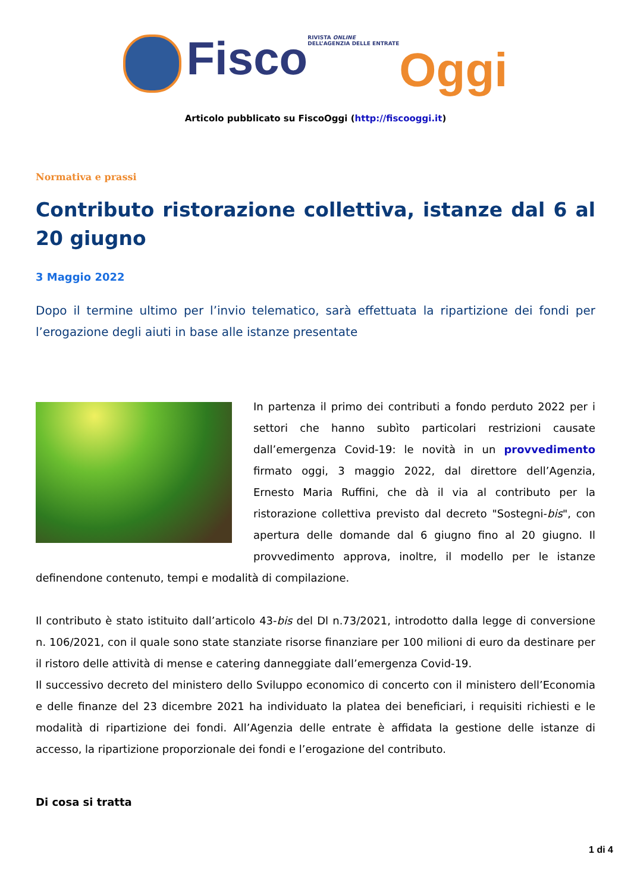Fisco RIVISTA ONLINE
DELL’AGENZIA DELLE ENTRATE Oggi
Articolo pubblicato su FiscoOggi (http://fiscooggi.it)
Normativa e prassi
Contributo ristorazione collettiva, istanze dal 6 al 20 giugno
3 Maggio 2022
Dopo il termine ultimo per l’invio telematico, sarà effettuata la ripartizione dei fondi per l’erogazione degli aiuti in base alle istanze presentate
In partenza il primo dei contributi a fondo perduto 2022 per i settori che hanno subìto particolari restrizioni causate dall’emergenza Covid-19: le novità in un provvedimento firmato oggi, 3 maggio 2022, dal direttore dell’Agenzia, Ernesto Maria Ruffini, che dà il via al contributo per la ristorazione collettiva previsto dal decreto "Sostegni-bis", con apertura delle domande dal 6 giugno fino al 20 giugno. Il provvedimento approva, inoltre, il modello per le istanze definendone contenuto, tempi e modalità di compilazione.
Il contributo è stato istituito dall’articolo 43-bis del Dl n.73/2021, introdotto dalla legge di conversione n. 106/2021, con il quale sono state stanziate risorse finanziare per 100 milioni di euro da destinare per il ristoro delle attività di mense e catering danneggiate dall’emergenza Covid-19.
Il successivo decreto del ministero dello Sviluppo economico di concerto con il ministero dell’Economia e delle finanze del 23 dicembre 2021 ha individuato la platea dei beneficiari, i requisiti richiesti e le modalità di ripartizione dei fondi. All’Agenzia delle entrate è affidata la gestione delle istanze di accesso, la ripartizione proporzionale dei fondi e l’erogazione del contributo.
Di cosa si tratta
1 di 4